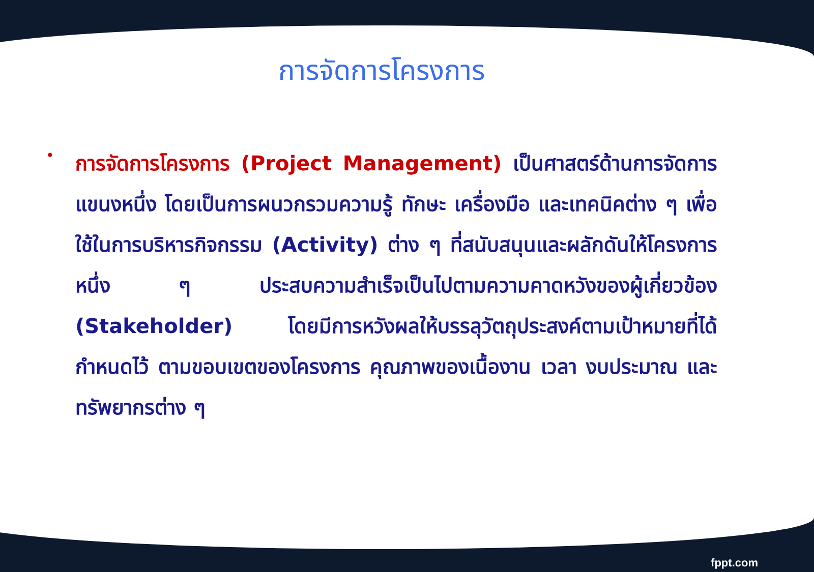การจัดการโครงการ
•
การจัดการโครงการ (Project Management) เป็นศาสตร์ด้านการจัดการแขนงหนึ่ง โดยเป็นการผนวกรวมความรู้ ทักษะ เครื่องมือ และเทคนิคต่าง ๆ เพื่อใช้ในการบริหารกิจกรรม (Activity) ต่าง ๆ ที่สนับสนุนและผลักดันให้โครงการหนึ่ง ๆ ประสบความสำเร็จเป็นไปตามความคาดหวังของผู้เกี่ยวข้อง (Stakeholder) โดยมีการหวังผลให้บรรลุวัตถุประสงค์ตามเป้าหมายที่ได้กำหนดไว้ ตามขอบเขตของโครงการ คุณภาพของเนื้องาน เวลา งบประมาณ และทรัพยากรต่าง ๆ
fppt.com